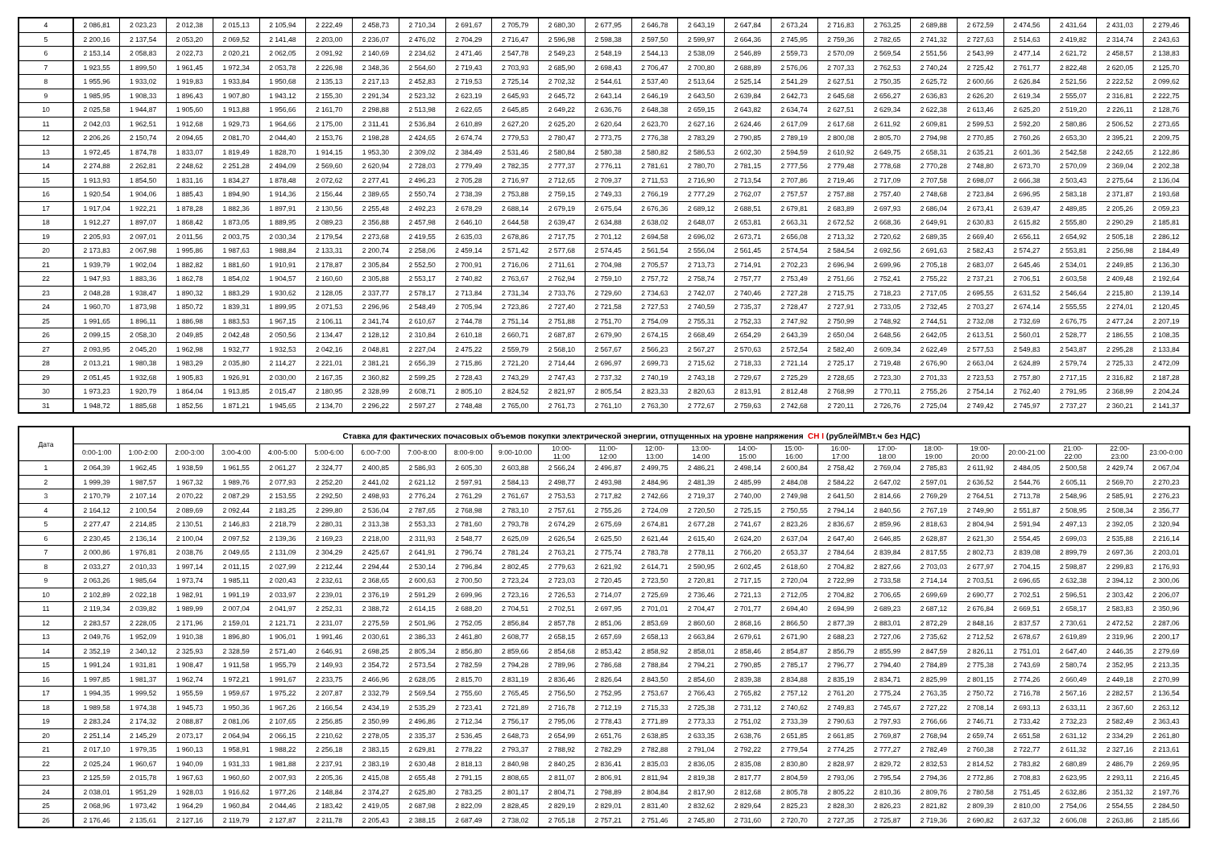| 4 | 2 086,81 | 2 023,23 | 2 012,38 | 2 015,13 | 2 105,94 | 2 222,49 | 2 458,73 | 2 710,34 | 2 691,67 | 2 705,79 | 2 680,30 | 2 677,95 | 2 646,78 | 2 643,19 | 2 647,84 | 2 673,24 | 2 716,83 | 2 763,25 | 2 689,88 | 2 672,59 | 2 474,56 | 2 431,64 | 2 431,03 | 2 279,46 |
| 5 | 2 200,16 | 2 137,54 | 2 053,20 | 2 069,52 | 2 141,48 | 2 203,00 | 2 236,07 | 2 476,02 | 2 704,29 | 2 716,47 | 2 596,98 | 2 598,38 | 2 597,50 | 2 599,97 | 2 664,36 | 2 745,95 | 2 759,36 | 2 782,65 | 2 741,32 | 2 727,63 | 2 514,63 | 2 419,82 | 2 314,74 | 2 243,63 |
| 6 | 2 153,14 | 2 058,83 | 2 022,73 | 2 020,21 | 2 062,05 | 2 091,92 | 2 140,69 | 2 234,62 | 2 471,46 | 2 547,78 | 2 549,23 | 2 548,19 | 2 544,13 | 2 538,09 | 2 546,89 | 2 559,73 | 2 570,09 | 2 569,54 | 2 551,56 | 2 543,99 | 2 477,14 | 2 621,72 | 2 458,57 | 2 138,83 |
| 7 | 1 923,55 | 1 899,50 | 1 961,45 | 1 972,34 | 2 053,78 | 2 226,98 | 2 348,36 | 2 564,60 | 2 719,43 | 2 703,93 | 2 685,90 | 2 698,43 | 2 706,47 | 2 700,80 | 2 688,89 | 2 576,06 | 2 707,33 | 2 762,53 | 2 740,24 | 2 725,42 | 2 761,77 | 2 822,48 | 2 620,05 | 2 125,70 |
| 8 | 1 955,96 | 1 933,02 | 1 919,83 | 1 933,84 | 1 950,68 | 2 135,13 | 2 217,13 | 2 452,83 | 2 719,53 | 2 725,14 | 2 702,32 | 2 544,61 | 2 537,40 | 2 513,64 | 2 525,14 | 2 541,29 | 2 627,51 | 2 750,35 | 2 625,72 | 2 600,66 | 2 626,84 | 2 521,56 | 2 222,52 | 2 099,62 |
| 9 | 1 985,95 | 1 908,33 | 1 896,43 | 1 907,80 | 1 943,12 | 2 155,30 | 2 291,34 | 2 523,32 | 2 623,19 | 2 645,93 | 2 645,72 | 2 643,14 | 2 646,19 | 2 643,50 | 2 639,84 | 2 642,73 | 2 645,68 | 2 656,27 | 2 636,83 | 2 626,20 | 2 619,34 | 2 555,07 | 2 316,81 | 2 222,75 |
| 10 | 2 025,58 | 1 944,87 | 1 905,60 | 1 913,88 | 1 956,66 | 2 161,70 | 2 298,88 | 2 513,98 | 2 622,65 | 2 645,85 | 2 649,22 | 2 636,76 | 2 648,38 | 2 659,15 | 2 643,82 | 2 634,74 | 2 627,51 | 2 629,34 | 2 622,38 | 2 613,46 | 2 625,20 | 2 519,20 | 2 226,11 | 2 128,76 |
| 11 | 2 042,03 | 1 962,51 | 1 912,68 | 1 929,73 | 1 964,66 | 2 175,00 | 2 311,41 | 2 536,84 | 2 610,89 | 2 627,20 | 2 625,20 | 2 620,64 | 2 623,70 | 2 627,16 | 2 624,46 | 2 617,09 | 2 617,68 | 2 611,92 | 2 609,81 | 2 599,53 | 2 592,20 | 2 580,86 | 2 506,52 | 2 273,65 |
| 12 | 2 206,26 | 2 150,74 | 2 094,65 | 2 081,70 | 2 044,40 | 2 153,76 | 2 198,28 | 2 424,65 | 2 674,74 | 2 779,53 | 2 780,47 | 2 773,75 | 2 776,38 | 2 783,29 | 2 790,85 | 2 789,19 | 2 800,08 | 2 805,70 | 2 794,98 | 2 770,85 | 2 760,26 | 2 653,30 | 2 395,21 | 2 209,75 |
| 13 | 1 972,45 | 1 874,78 | 1 833,07 | 1 819,49 | 1 828,70 | 1 914,15 | 1 953,30 | 2 309,02 | 2 384,49 | 2 531,46 | 2 580,84 | 2 580,38 | 2 580,82 | 2 586,53 | 2 602,30 | 2 594,59 | 2 610,92 | 2 649,75 | 2 658,31 | 2 635,21 | 2 601,36 | 2 542,58 | 2 242,65 | 2 122,86 |
| 14 | 2 274,88 | 2 262,81 | 2 248,62 | 2 251,28 | 2 494,09 | 2 569,60 | 2 620,94 | 2 728,03 | 2 779,49 | 2 782,35 | 2 777,37 | 2 776,11 | 2 781,61 | 2 780,70 | 2 781,15 | 2 777,56 | 2 779,48 | 2 778,68 | 2 770,28 | 2 748,80 | 2 673,70 | 2 570,09 | 2 369,04 | 2 202,38 |
| 15 | 1 913,93 | 1 854,50 | 1 831,16 | 1 834,27 | 1 878,48 | 2 072,62 | 2 277,41 | 2 496,23 | 2 705,28 | 2 716,97 | 2 712,65 | 2 709,37 | 2 711,53 | 2 716,90 | 2 713,54 | 2 707,86 | 2 719,46 | 2 717,09 | 2 707,58 | 2 698,07 | 2 666,38 | 2 503,43 | 2 275,64 | 2 136,04 |
| 16 | 1 920,54 | 1 904,06 | 1 885,43 | 1 894,90 | 1 914,36 | 2 156,44 | 2 389,65 | 2 550,74 | 2 738,39 | 2 753,88 | 2 759,15 | 2 749,33 | 2 766,19 | 2 777,29 | 2 762,07 | 2 757,57 | 2 757,88 | 2 757,40 | 2 748,68 | 2 723,84 | 2 696,95 | 2 583,18 | 2 371,87 | 2 193,68 |
| 17 | 1 917,04 | 1 922,21 | 1 878,28 | 1 882,36 | 1 897,91 | 2 130,56 | 2 255,48 | 2 492,23 | 2 678,29 | 2 688,14 | 2 679,19 | 2 675,64 | 2 676,36 | 2 689,12 | 2 688,51 | 2 679,81 | 2 683,89 | 2 697,93 | 2 686,04 | 2 673,41 | 2 639,47 | 2 489,85 | 2 205,26 | 2 059,23 |
| 18 | 1 912,27 | 1 897,07 | 1 868,42 | 1 873,05 | 1 889,95 | 2 089,23 | 2 356,88 | 2 457,98 | 2 646,10 | 2 644,58 | 2 639,47 | 2 634,88 | 2 638,02 | 2 648,07 | 2 653,81 | 2 663,31 | 2 672,52 | 2 668,36 | 2 649,91 | 2 630,83 | 2 615,82 | 2 555,80 | 2 290,29 | 2 185,81 |
| 19 | 2 205,93 | 2 097,01 | 2 011,56 | 2 003,75 | 2 030,34 | 2 179,54 | 2 273,68 | 2 419,55 | 2 635,03 | 2 678,86 | 2 717,75 | 2 701,12 | 2 694,58 | 2 696,02 | 2 673,71 | 2 656,08 | 2 713,32 | 2 720,62 | 2 689,35 | 2 669,40 | 2 656,11 | 2 654,92 | 2 505,18 | 2 286,12 |
| 20 | 2 173,83 | 2 067,98 | 1 995,86 | 1 987,63 | 1 988,84 | 2 133,31 | 2 200,74 | 2 258,06 | 2 459,14 | 2 571,42 | 2 577,68 | 2 574,45 | 2 561,54 | 2 556,04 | 2 561,45 | 2 574,54 | 2 584,54 | 2 692,56 | 2 691,63 | 2 582,43 | 2 574,27 | 2 553,81 | 2 256,98 | 2 184,49 |
| 21 | 1 939,79 | 1 902,04 | 1 882,82 | 1 881,60 | 1 910,91 | 2 178,87 | 2 305,84 | 2 552,50 | 2 700,91 | 2 716,06 | 2 711,61 | 2 704,98 | 2 705,57 | 2 713,73 | 2 714,91 | 2 702,23 | 2 696,94 | 2 699,96 | 2 705,18 | 2 683,07 | 2 645,46 | 2 534,01 | 2 249,85 | 2 136,30 |
| 22 | 1 947,93 | 1 883,36 | 1 862,78 | 1 854,02 | 1 904,57 | 2 160,60 | 2 305,88 | 2 553,17 | 2 740,82 | 2 763,67 | 2 762,94 | 2 759,10 | 2 757,72 | 2 758,74 | 2 757,77 | 2 753,49 | 2 751,66 | 2 752,41 | 2 755,22 | 2 737,21 | 2 706,51 | 2 603,58 | 2 409,48 | 2 192,64 |
| 23 | 2 048,28 | 1 938,47 | 1 890,32 | 1 883,29 | 1 930,62 | 2 128,05 | 2 337,77 | 2 578,17 | 2 713,84 | 2 731,34 | 2 733,76 | 2 729,60 | 2 734,63 | 2 742,07 | 2 740,46 | 2 727,28 | 2 715,75 | 2 718,23 | 2 717,05 | 2 695,55 | 2 631,52 | 2 546,64 | 2 215,80 | 2 139,14 |
| 24 | 1 960,70 | 1 873,98 | 1 850,72 | 1 839,31 | 1 899,95 | 2 071,53 | 2 296,96 | 2 548,49 | 2 705,94 | 2 723,86 | 2 727,40 | 2 721,58 | 2 727,53 | 2 740,59 | 2 735,37 | 2 728,47 | 2 727,91 | 2 733,05 | 2 732,45 | 2 703,27 | 2 674,14 | 2 555,55 | 2 274,01 | 2 120,45 |
| 25 | 1 991,65 | 1 896,11 | 1 886,98 | 1 883,53 | 1 967,15 | 2 106,11 | 2 341,74 | 2 610,67 | 2 744,78 | 2 751,14 | 2 751,88 | 2 751,70 | 2 754,09 | 2 755,31 | 2 752,33 | 2 747,92 | 2 750,99 | 2 748,92 | 2 744,51 | 2 732,08 | 2 732,69 | 2 676,75 | 2 477,24 | 2 207,19 |
| 26 | 2 099,15 | 2 058,30 | 2 049,85 | 2 042,48 | 2 050,56 | 2 134,47 | 2 128,12 | 2 310,84 | 2 610,18 | 2 660,71 | 2 687,87 | 2 679,90 | 2 674,15 | 2 668,49 | 2 654,29 | 2 643,39 | 2 650,04 | 2 648,56 | 2 642,05 | 2 613,51 | 2 560,01 | 2 528,77 | 2 186,55 | 2 108,35 |
| 27 | 2 093,95 | 2 045,20 | 1 962,98 | 1 932,77 | 1 932,53 | 2 042,16 | 2 048,81 | 2 227,04 | 2 475,22 | 2 559,79 | 2 568,10 | 2 567,67 | 2 566,23 | 2 567,27 | 2 570,63 | 2 572,54 | 2 582,40 | 2 609,34 | 2 622,49 | 2 577,53 | 2 549,83 | 2 543,87 | 2 295,28 | 2 133,84 |
| 28 | 2 013,21 | 1 980,38 | 1 983,29 | 2 035,80 | 2 114,27 | 2 221,01 | 2 381,21 | 2 656,39 | 2 715,86 | 2 721,20 | 2 714,44 | 2 696,97 | 2 699,73 | 2 715,62 | 2 718,33 | 2 721,14 | 2 725,17 | 2 719,48 | 2 676,90 | 2 663,04 | 2 624,89 | 2 579,74 | 2 725,33 | 2 472,09 |
| 29 | 2 051,45 | 1 932,68 | 1 905,83 | 1 926,91 | 2 030,00 | 2 167,35 | 2 360,82 | 2 599,25 | 2 728,43 | 2 743,29 | 2 747,43 | 2 737,32 | 2 740,19 | 2 743,18 | 2 729,67 | 2 725,29 | 2 728,65 | 2 723,30 | 2 701,33 | 2 723,53 | 2 757,80 | 2 717,15 | 2 316,82 | 2 187,28 |
| 30 | 1 973,23 | 1 920,79 | 1 864,04 | 1 913,85 | 2 015,47 | 2 180,95 | 2 328,99 | 2 608,71 | 2 805,10 | 2 824,52 | 2 821,97 | 2 805,54 | 2 823,33 | 2 820,63 | 2 813,91 | 2 812,48 | 2 768,99 | 2 770,11 | 2 755,26 | 2 754,14 | 2 762,40 | 2 791,95 | 2 368,99 | 2 204,24 |
| 31 | 1 948,72 | 1 885,68 | 1 852,56 | 1 871,21 | 1 945,65 | 2 134,70 | 2 296,22 | 2 597,27 | 2 748,48 | 2 765,00 | 2 761,73 | 2 761,10 | 2 763,30 | 2 772,67 | 2 759,63 | 2 742,68 | 2 720,11 | 2 726,76 | 2 725,04 | 2 749,42 | 2 745,97 | 2 737,27 | 2 360,21 | 2 141,37 |
| Дата | Ставка для фактических почасовых объемов покупки электрической энергии, отпущенных на уровне напряжения СН I (рублей/МВт.ч без НДС) | | | | | | | | | | | | | | | | | | | | | | | |
| --- | --- | --- | --- | --- | --- | --- | --- | --- | --- | --- | --- | --- | --- | --- | --- | --- | --- | --- | --- | --- | --- | --- | --- | --- |
| | 0:00-1:00 | 1:00-2:00 | 2:00-3:00 | 3:00-4:00 | 4:00-5:00 | 5:00-6:00 | 6:00-7:00 | 7:00-8:00 | 8:00-9:00 | 9:00-10:00 | 10:00- 11:00 | 11:00- 12:00 | 12:00- 13:00 | 13:00- 14:00 | 14:00- 15:00 | 15:00- 16:00 | 16:00- 17:00 | 17:00- 18:00 | 18:00- 19:00 | 19:00- 20:00 | 20:00-21:00 | 21:00- 22:00 | 22:00- 23:00 | 23:00-0:00 |
| 1 | 2 064,39 | 1 962,45 | 1 938,59 | 1 961,55 | 2 061,27 | 2 324,77 | 2 400,85 | 2 586,93 | 2 605,30 | 2 603,88 | 2 566,24 | 2 496,87 | 2 499,75 | 2 486,21 | 2 498,14 | 2 600,84 | 2 758,42 | 2 769,04 | 2 785,83 | 2 611,92 | 2 484,05 | 2 500,58 | 2 429,74 | 2 067,04 |
| 2 | 1 999,39 | 1 987,57 | 1 967,32 | 1 989,76 | 2 077,93 | 2 252,20 | 2 441,02 | 2 621,12 | 2 597,91 | 2 584,13 | 2 498,77 | 2 493,98 | 2 484,96 | 2 481,39 | 2 485,99 | 2 484,08 | 2 584,22 | 2 647,02 | 2 597,01 | 2 636,52 | 2 544,76 | 2 605,11 | 2 569,70 | 2 270,23 |
| 3 | 2 170,79 | 2 107,14 | 2 070,22 | 2 087,29 | 2 153,55 | 2 292,50 | 2 498,93 | 2 776,24 | 2 761,29 | 2 761,67 | 2 753,53 | 2 717,82 | 2 742,66 | 2 719,37 | 2 740,00 | 2 749,98 | 2 641,50 | 2 814,66 | 2 769,29 | 2 764,51 | 2 713,78 | 2 548,96 | 2 585,91 | 2 276,23 |
| 4 | 2 164,12 | 2 100,54 | 2 089,69 | 2 092,44 | 2 183,25 | 2 299,80 | 2 536,04 | 2 787,65 | 2 768,98 | 2 783,10 | 2 757,61 | 2 755,26 | 2 724,09 | 2 720,50 | 2 725,15 | 2 750,55 | 2 794,14 | 2 840,56 | 2 767,19 | 2 749,90 | 2 551,87 | 2 508,95 | 2 508,34 | 2 356,77 |
| 5 | 2 277,47 | 2 214,85 | 2 130,51 | 2 146,83 | 2 218,79 | 2 280,31 | 2 313,38 | 2 553,33 | 2 781,60 | 2 793,78 | 2 674,29 | 2 675,69 | 2 674,81 | 2 677,28 | 2 741,67 | 2 823,26 | 2 836,67 | 2 859,96 | 2 818,63 | 2 804,94 | 2 591,94 | 2 497,13 | 2 392,05 | 2 320,94 |
| 6 | 2 230,45 | 2 136,14 | 2 100,04 | 2 097,52 | 2 139,36 | 2 169,23 | 2 218,00 | 2 311,93 | 2 548,77 | 2 625,09 | 2 626,54 | 2 625,50 | 2 621,44 | 2 615,40 | 2 624,20 | 2 637,04 | 2 647,40 | 2 646,85 | 2 628,87 | 2 621,30 | 2 554,45 | 2 699,03 | 2 535,88 | 2 216,14 |
| 7 | 2 000,86 | 1 976,81 | 2 038,76 | 2 049,65 | 2 131,09 | 2 304,29 | 2 425,67 | 2 641,91 | 2 796,74 | 2 781,24 | 2 763,21 | 2 775,74 | 2 783,78 | 2 778,11 | 2 766,20 | 2 653,37 | 2 784,64 | 2 839,84 | 2 817,55 | 2 802,73 | 2 839,08 | 2 899,79 | 2 697,36 | 2 203,01 |
| 8 | 2 033,27 | 2 010,33 | 1 997,14 | 2 011,15 | 2 027,99 | 2 212,44 | 2 294,44 | 2 530,14 | 2 796,84 | 2 802,45 | 2 779,63 | 2 621,92 | 2 614,71 | 2 590,95 | 2 602,45 | 2 618,60 | 2 704,82 | 2 827,66 | 2 703,03 | 2 677,97 | 2 704,15 | 2 598,87 | 2 299,83 | 2 176,93 |
| 9 | 2 063,26 | 1 985,64 | 1 973,74 | 1 985,11 | 2 020,43 | 2 232,61 | 2 368,65 | 2 600,63 | 2 700,50 | 2 723,24 | 2 723,03 | 2 720,45 | 2 723,50 | 2 720,81 | 2 717,15 | 2 720,04 | 2 722,99 | 2 733,58 | 2 714,14 | 2 703,51 | 2 696,65 | 2 632,38 | 2 394,12 | 2 300,06 |
| 10 | 2 102,89 | 2 022,18 | 1 982,91 | 1 991,19 | 2 033,97 | 2 239,01 | 2 376,19 | 2 591,29 | 2 699,96 | 2 723,16 | 2 726,53 | 2 714,07 | 2 725,69 | 2 736,46 | 2 721,13 | 2 712,05 | 2 704,82 | 2 706,65 | 2 699,69 | 2 690,77 | 2 702,51 | 2 596,51 | 2 303,42 | 2 206,07 |
| 11 | 2 119,34 | 2 039,82 | 1 989,99 | 2 007,04 | 2 041,97 | 2 252,31 | 2 388,72 | 2 614,15 | 2 688,20 | 2 704,51 | 2 702,51 | 2 697,95 | 2 701,01 | 2 704,47 | 2 701,77 | 2 694,40 | 2 694,99 | 2 689,23 | 2 687,12 | 2 676,84 | 2 669,51 | 2 658,17 | 2 583,83 | 2 350,96 |
| 12 | 2 283,57 | 2 228,05 | 2 171,96 | 2 159,01 | 2 121,71 | 2 231,07 | 2 275,59 | 2 501,96 | 2 752,05 | 2 856,84 | 2 857,78 | 2 851,06 | 2 853,69 | 2 860,60 | 2 868,16 | 2 866,50 | 2 877,39 | 2 883,01 | 2 872,29 | 2 848,16 | 2 837,57 | 2 730,61 | 2 472,52 | 2 287,06 |
| 13 | 2 049,76 | 1 952,09 | 1 910,38 | 1 896,80 | 1 906,01 | 1 991,46 | 2 030,61 | 2 386,33 | 2 461,80 | 2 608,77 | 2 658,15 | 2 657,69 | 2 658,13 | 2 663,84 | 2 679,61 | 2 671,90 | 2 688,23 | 2 727,06 | 2 735,62 | 2 712,52 | 2 678,67 | 2 619,89 | 2 319,96 | 2 200,17 |
| 14 | 2 352,19 | 2 340,12 | 2 325,93 | 2 328,59 | 2 571,40 | 2 646,91 | 2 698,25 | 2 805,34 | 2 856,80 | 2 859,66 | 2 854,68 | 2 853,42 | 2 858,92 | 2 858,01 | 2 858,46 | 2 854,87 | 2 856,79 | 2 855,99 | 2 847,59 | 2 826,11 | 2 751,01 | 2 647,40 | 2 446,35 | 2 279,69 |
| 15 | 1 991,24 | 1 931,81 | 1 908,47 | 1 911,58 | 1 955,79 | 2 149,93 | 2 354,72 | 2 573,54 | 2 782,59 | 2 794,28 | 2 789,96 | 2 786,68 | 2 788,84 | 2 794,21 | 2 790,85 | 2 785,17 | 2 796,77 | 2 794,40 | 2 784,89 | 2 775,38 | 2 743,69 | 2 580,74 | 2 352,95 | 2 213,35 |
| 16 | 1 997,85 | 1 981,37 | 1 962,74 | 1 972,21 | 1 991,67 | 2 233,75 | 2 466,96 | 2 628,05 | 2 815,70 | 2 831,19 | 2 836,46 | 2 826,64 | 2 843,50 | 2 854,60 | 2 839,38 | 2 834,88 | 2 835,19 | 2 834,71 | 2 825,99 | 2 801,15 | 2 774,26 | 2 660,49 | 2 449,18 | 2 270,99 |
| 17 | 1 994,35 | 1 999,52 | 1 955,59 | 1 959,67 | 1 975,22 | 2 207,87 | 2 332,79 | 2 569,54 | 2 755,60 | 2 765,45 | 2 756,50 | 2 752,95 | 2 753,67 | 2 766,43 | 2 765,82 | 2 757,12 | 2 761,20 | 2 775,24 | 2 763,35 | 2 750,72 | 2 716,78 | 2 567,16 | 2 282,57 | 2 136,54 |
| 18 | 1 989,58 | 1 974,38 | 1 945,73 | 1 950,36 | 1 967,26 | 2 166,54 | 2 434,19 | 2 535,29 | 2 723,41 | 2 721,89 | 2 716,78 | 2 712,19 | 2 715,33 | 2 725,38 | 2 731,12 | 2 740,62 | 2 749,83 | 2 745,67 | 2 727,22 | 2 708,14 | 2 693,13 | 2 633,11 | 2 367,60 | 2 263,12 |
| 19 | 2 283,24 | 2 174,32 | 2 088,87 | 2 081,06 | 2 107,65 | 2 256,85 | 2 350,99 | 2 496,86 | 2 712,34 | 2 756,17 | 2 795,06 | 2 778,43 | 2 771,89 | 2 773,33 | 2 751,02 | 2 733,39 | 2 790,63 | 2 797,93 | 2 766,66 | 2 746,71 | 2 733,42 | 2 732,23 | 2 582,49 | 2 363,43 |
| 20 | 2 251,14 | 2 145,29 | 2 073,17 | 2 064,94 | 2 066,15 | 2 210,62 | 2 278,05 | 2 335,37 | 2 536,45 | 2 648,73 | 2 654,99 | 2 651,76 | 2 638,85 | 2 633,35 | 2 638,76 | 2 651,85 | 2 661,85 | 2 769,87 | 2 768,94 | 2 659,74 | 2 651,58 | 2 631,12 | 2 334,29 | 2 261,80 |
| 21 | 2 017,10 | 1 979,35 | 1 960,13 | 1 958,91 | 1 988,22 | 2 256,18 | 2 383,15 | 2 629,81 | 2 778,22 | 2 793,37 | 2 788,92 | 2 782,29 | 2 782,88 | 2 791,04 | 2 792,22 | 2 779,54 | 2 774,25 | 2 777,27 | 2 782,49 | 2 760,38 | 2 722,77 | 2 611,32 | 2 327,16 | 2 213,61 |
| 22 | 2 025,24 | 1 960,67 | 1 940,09 | 1 931,33 | 1 981,88 | 2 237,91 | 2 383,19 | 2 630,48 | 2 818,13 | 2 840,98 | 2 840,25 | 2 836,41 | 2 835,03 | 2 836,05 | 2 835,08 | 2 830,80 | 2 828,97 | 2 829,72 | 2 832,53 | 2 814,52 | 2 783,82 | 2 680,89 | 2 486,79 | 2 269,95 |
| 23 | 2 125,59 | 2 015,78 | 1 967,63 | 1 960,60 | 2 007,93 | 2 205,36 | 2 415,08 | 2 655,48 | 2 791,15 | 2 808,65 | 2 811,07 | 2 806,91 | 2 811,94 | 2 819,38 | 2 817,77 | 2 804,59 | 2 793,06 | 2 795,54 | 2 794,36 | 2 772,86 | 2 708,83 | 2 623,95 | 2 293,11 | 2 216,45 |
| 24 | 2 038,01 | 1 951,29 | 1 928,03 | 1 916,62 | 1 977,26 | 2 148,84 | 2 374,27 | 2 625,80 | 2 783,25 | 2 801,17 | 2 804,71 | 2 798,89 | 2 804,84 | 2 817,90 | 2 812,68 | 2 805,78 | 2 805,22 | 2 810,36 | 2 809,76 | 2 780,58 | 2 751,45 | 2 632,86 | 2 351,32 | 2 197,76 |
| 25 | 2 068,96 | 1 973,42 | 1 964,29 | 1 960,84 | 2 044,46 | 2 183,42 | 2 419,05 | 2 687,98 | 2 822,09 | 2 828,45 | 2 829,19 | 2 829,01 | 2 831,40 | 2 832,62 | 2 829,64 | 2 825,23 | 2 828,30 | 2 826,23 | 2 821,82 | 2 809,39 | 2 810,00 | 2 754,06 | 2 554,55 | 2 284,50 |
| 26 | 2 176,46 | 2 135,61 | 2 127,16 | 2 119,79 | 2 127,87 | 2 211,78 | 2 205,43 | 2 388,15 | 2 687,49 | 2 738,02 | 2 765,18 | 2 757,21 | 2 751,46 | 2 745,80 | 2 731,60 | 2 720,70 | 2 727,35 | 2 725,87 | 2 719,36 | 2 690,82 | 2 637,32 | 2 606,08 | 2 263,86 | 2 185,66 |